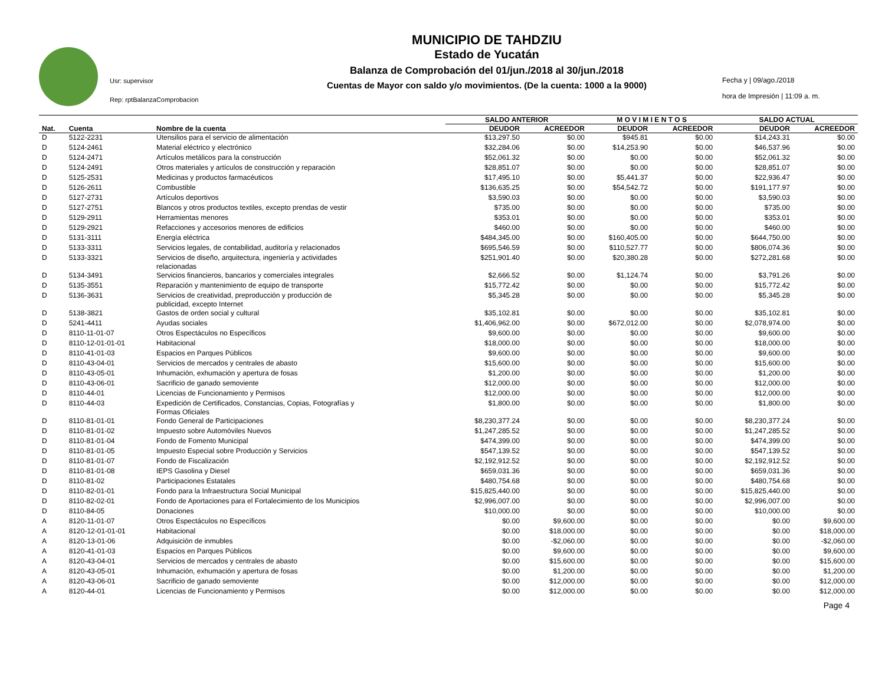Usr: supervisor
Rep: rptBalanzaComprobacion
MUNICIPIO DE TAHDZIU
Estado de Yucatán
Balanza de Comprobación del 01/jun./2018 al 30/jun./2018
Cuentas de Mayor con saldo y/o movimientos. (De la cuenta: 1000 a la 9000)
Fecha y | 09/ago./2018
hora de Impresión | 11:09 a. m.
| | | | SALDO ANTERIOR | | M O V I M I E N T O S | | SALDO ACTUAL | |
| --- | --- | --- | --- | --- | --- | --- | --- | --- |
| Nat. | Cuenta | Nombre de la cuenta | DEUDOR | ACREEDOR | DEUDOR | ACREEDOR | DEUDOR | ACREEDOR |
| D | 5122-2231 | Utensilios para el servicio de alimentación | $13,297.50 | $0.00 | $945.81 | $0.00 | $14,243.31 | $0.00 |
| D | 5124-2461 | Material eléctrico y electrónico | $32,284.06 | $0.00 | $14,253.90 | $0.00 | $46,537.96 | $0.00 |
| D | 5124-2471 | Artículos metálicos para la construcción | $52,061.32 | $0.00 | $0.00 | $0.00 | $52,061.32 | $0.00 |
| D | 5124-2491 | Otros materiales y artículos de construcción y reparación | $28,851.07 | $0.00 | $0.00 | $0.00 | $28,851.07 | $0.00 |
| D | 5125-2531 | Medicinas y productos farmacéuticos | $17,495.10 | $0.00 | $5,441.37 | $0.00 | $22,936.47 | $0.00 |
| D | 5126-2611 | Combustible | $136,635.25 | $0.00 | $54,542.72 | $0.00 | $191,177.97 | $0.00 |
| D | 5127-2731 | Artículos deportivos | $3,590.03 | $0.00 | $0.00 | $0.00 | $3,590.03 | $0.00 |
| D | 5127-2751 | Blancos y otros productos textiles, excepto prendas de vestir | $735.00 | $0.00 | $0.00 | $0.00 | $735.00 | $0.00 |
| D | 5129-2911 | Herramientas menores | $353.01 | $0.00 | $0.00 | $0.00 | $353.01 | $0.00 |
| D | 5129-2921 | Refacciones y accesorios menores de edificios | $460.00 | $0.00 | $0.00 | $0.00 | $460.00 | $0.00 |
| D | 5131-3111 | Energía eléctrica | $484,345.00 | $0.00 | $160,405.00 | $0.00 | $644,750.00 | $0.00 |
| D | 5133-3311 | Servicios legales, de contabilidad, auditoría y relacionados | $695,546.59 | $0.00 | $110,527.77 | $0.00 | $806,074.36 | $0.00 |
| D | 5133-3321 | Servicios de diseño, arquitectura, ingeniería y actividades relacionadas | $251,901.40 | $0.00 | $20,380.28 | $0.00 | $272,281.68 | $0.00 |
| D | 5134-3491 | Servicios financieros, bancarios y comerciales integrales | $2,666.52 | $0.00 | $1,124.74 | $0.00 | $3,791.26 | $0.00 |
| D | 5135-3551 | Reparación y mantenimiento de equipo de transporte | $15,772.42 | $0.00 | $0.00 | $0.00 | $15,772.42 | $0.00 |
| D | 5136-3631 | Servicios de creatividad, preproducción y producción de publicidad, excepto Internet | $5,345.28 | $0.00 | $0.00 | $0.00 | $5,345.28 | $0.00 |
| D | 5138-3821 | Gastos de orden social y cultural | $35,102.81 | $0.00 | $0.00 | $0.00 | $35,102.81 | $0.00 |
| D | 5241-4411 | Ayudas sociales | $1,406,962.00 | $0.00 | $672,012.00 | $0.00 | $2,078,974.00 | $0.00 |
| D | 8110-11-01-07 | Otros Espectáculos no Específicos | $9,600.00 | $0.00 | $0.00 | $0.00 | $9,600.00 | $0.00 |
| D | 8110-12-01-01-01 | Habitacional | $18,000.00 | $0.00 | $0.00 | $0.00 | $18,000.00 | $0.00 |
| D | 8110-41-01-03 | Espacios en Parques Públicos | $9,600.00 | $0.00 | $0.00 | $0.00 | $9,600.00 | $0.00 |
| D | 8110-43-04-01 | Servicios de mercados y centrales de abasto | $15,600.00 | $0.00 | $0.00 | $0.00 | $15,600.00 | $0.00 |
| D | 8110-43-05-01 | Inhumación, exhumación y apertura de fosas | $1,200.00 | $0.00 | $0.00 | $0.00 | $1,200.00 | $0.00 |
| D | 8110-43-06-01 | Sacrificio de ganado semoviente | $12,000.00 | $0.00 | $0.00 | $0.00 | $12,000.00 | $0.00 |
| D | 8110-44-01 | Licencias de Funcionamiento y Permisos | $12,000.00 | $0.00 | $0.00 | $0.00 | $12,000.00 | $0.00 |
| D | 8110-44-03 | Expedición de Certificados, Constancias, Copias, Fotografías y Formas Oficiales | $1,800.00 | $0.00 | $0.00 | $0.00 | $1,800.00 | $0.00 |
| D | 8110-81-01-01 | Fondo General de Participaciones | $8,230,377.24 | $0.00 | $0.00 | $0.00 | $8,230,377.24 | $0.00 |
| D | 8110-81-01-02 | Impuesto sobre Automóviles Nuevos | $1,247,285.52 | $0.00 | $0.00 | $0.00 | $1,247,285.52 | $0.00 |
| D | 8110-81-01-04 | Fondo de Fomento Municipal | $474,399.00 | $0.00 | $0.00 | $0.00 | $474,399.00 | $0.00 |
| D | 8110-81-01-05 | Impuesto Especial sobre Producción y Servicios | $547,139.52 | $0.00 | $0.00 | $0.00 | $547,139.52 | $0.00 |
| D | 8110-81-01-07 | Fondo de Fiscalización | $2,192,912.52 | $0.00 | $0.00 | $0.00 | $2,192,912.52 | $0.00 |
| D | 8110-81-01-08 | IEPS Gasolina y Diesel | $659,031.36 | $0.00 | $0.00 | $0.00 | $659,031.36 | $0.00 |
| D | 8110-81-02 | Participaciones Estatales | $480,754.68 | $0.00 | $0.00 | $0.00 | $480,754.68 | $0.00 |
| D | 8110-82-01-01 | Fondo para la Infraestructura Social Municipal | $15,825,440.00 | $0.00 | $0.00 | $0.00 | $15,825,440.00 | $0.00 |
| D | 8110-82-02-01 | Fondo de Aportaciones para el Fortalecimiento de los Municipios | $2,996,007.00 | $0.00 | $0.00 | $0.00 | $2,996,007.00 | $0.00 |
| D | 8110-84-05 | Donaciones | $10,000.00 | $0.00 | $0.00 | $0.00 | $10,000.00 | $0.00 |
| A | 8120-11-01-07 | Otros Espectáculos no Específicos | $0.00 | $9,600.00 | $0.00 | $0.00 | $0.00 | $9,600.00 |
| A | 8120-12-01-01-01 | Habitacional | $0.00 | $18,000.00 | $0.00 | $0.00 | $0.00 | $18,000.00 |
| A | 8120-13-01-06 | Adquisición de inmubles | $0.00 | -$2,060.00 | $0.00 | $0.00 | $0.00 | -$2,060.00 |
| A | 8120-41-01-03 | Espacios en Parques Públicos | $0.00 | $9,600.00 | $0.00 | $0.00 | $0.00 | $9,600.00 |
| A | 8120-43-04-01 | Servicios de mercados y centrales de abasto | $0.00 | $15,600.00 | $0.00 | $0.00 | $0.00 | $15,600.00 |
| A | 8120-43-05-01 | Inhumación, exhumación y apertura de fosas | $0.00 | $1,200.00 | $0.00 | $0.00 | $0.00 | $1,200.00 |
| A | 8120-43-06-01 | Sacrificio de ganado semoviente | $0.00 | $12,000.00 | $0.00 | $0.00 | $0.00 | $12,000.00 |
| A | 8120-44-01 | Licencias de Funcionamiento y Permisos | $0.00 | $12,000.00 | $0.00 | $0.00 | $0.00 | $12,000.00 |
Page 4